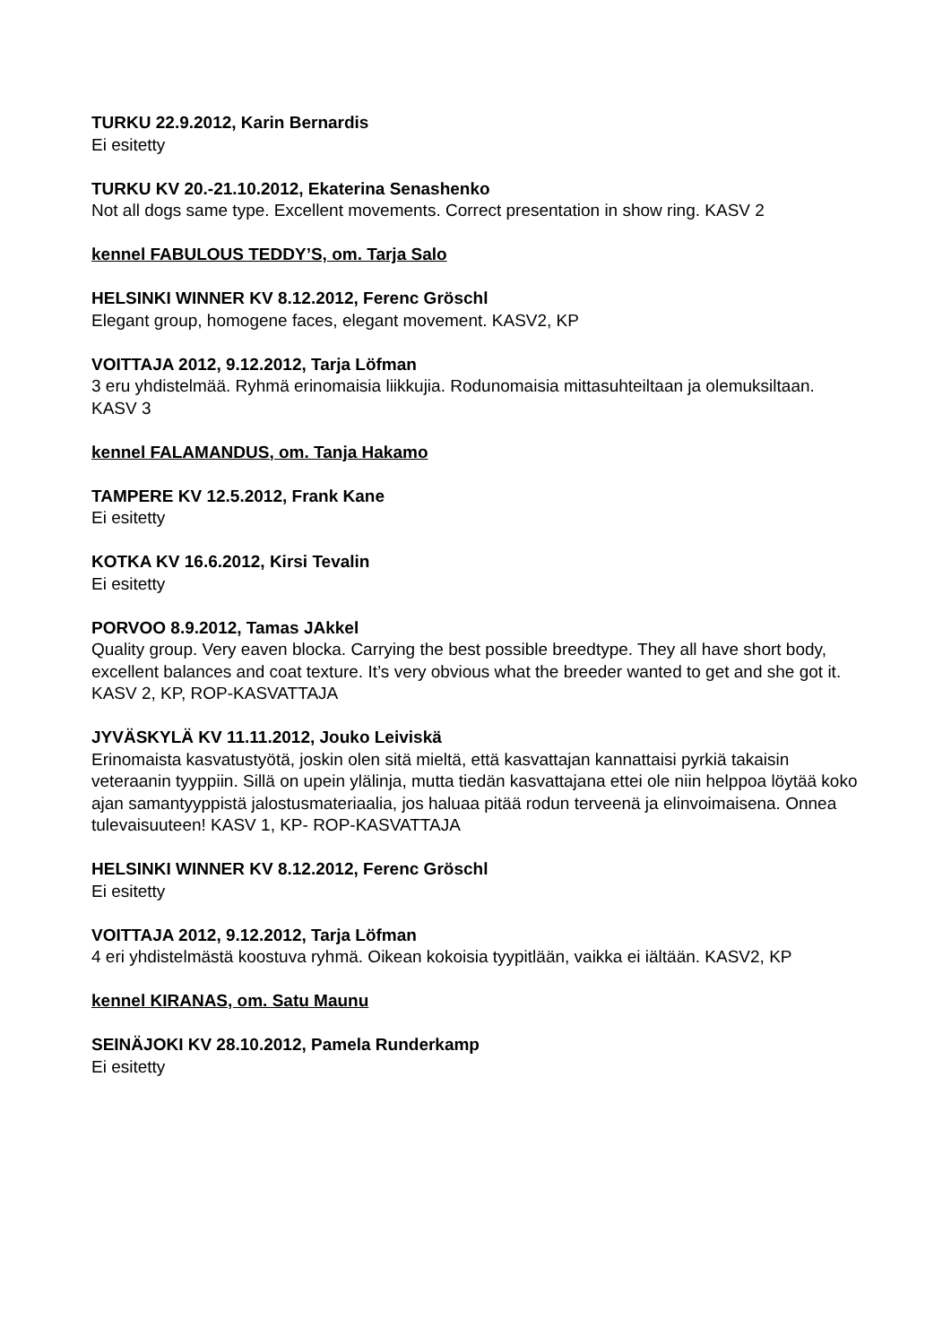TURKU 22.9.2012, Karin Bernardis
Ei esitetty
TURKU KV 20.-21.10.2012, Ekaterina Senashenko
Not all dogs same type. Excellent movements. Correct presentation in show ring. KASV 2
kennel FABULOUS TEDDY’S, om. Tarja Salo
HELSINKI WINNER KV 8.12.2012, Ferenc Gröschl
Elegant group, homogene faces, elegant movement. KASV2, KP
VOITTAJA 2012, 9.12.2012, Tarja Löfman
3 eru yhdistelmää. Ryhmä erinomaisia liikkujia. Rodunomaisia mittasuhteiltaan ja olemuksiltaan. KASV 3
kennel FALAMANDUS, om. Tanja Hakamo
TAMPERE KV 12.5.2012, Frank Kane
Ei esitetty
KOTKA KV 16.6.2012, Kirsi Tevalin
Ei esitetty
PORVOO 8.9.2012, Tamas JAkkel
Quality group. Very eaven blocka. Carrying the best possible breedtype. They all have short body, excellent balances and coat texture. It’s very obvious what the breeder wanted to get and she got it. KASV 2, KP, ROP-KASVATTAJA
JYVÄSKYLÄ KV 11.11.2012, Jouko Leiviskä
Erinomaista kasvatustyötä, joskin olen sitä mieltä, että kasvattajan kannattaisi pyrkiä takaisin veteraanin tyyppiin. Sillä on upein ylälinja, mutta tiedän kasvattajana ettei ole niin helppoa löytää koko ajan samantyyppistä jalostusmateriaalia, jos haluaa pitää rodun terveenä ja elinvoimaisena. Onnea tulevaisuuteen! KASV 1, KP- ROP-KASVATTAJA
HELSINKI WINNER KV 8.12.2012, Ferenc Gröschl
Ei esitetty
VOITTAJA 2012, 9.12.2012, Tarja Löfman
4 eri yhdistelmästä koostuva ryhmä. Oikean kokoisia tyypitlään, vaikka ei iältään. KASV2, KP
kennel KIRANAS, om. Satu Maunu
SEINÄJOKI KV 28.10.2012, Pamela Runderkamp
Ei esitetty